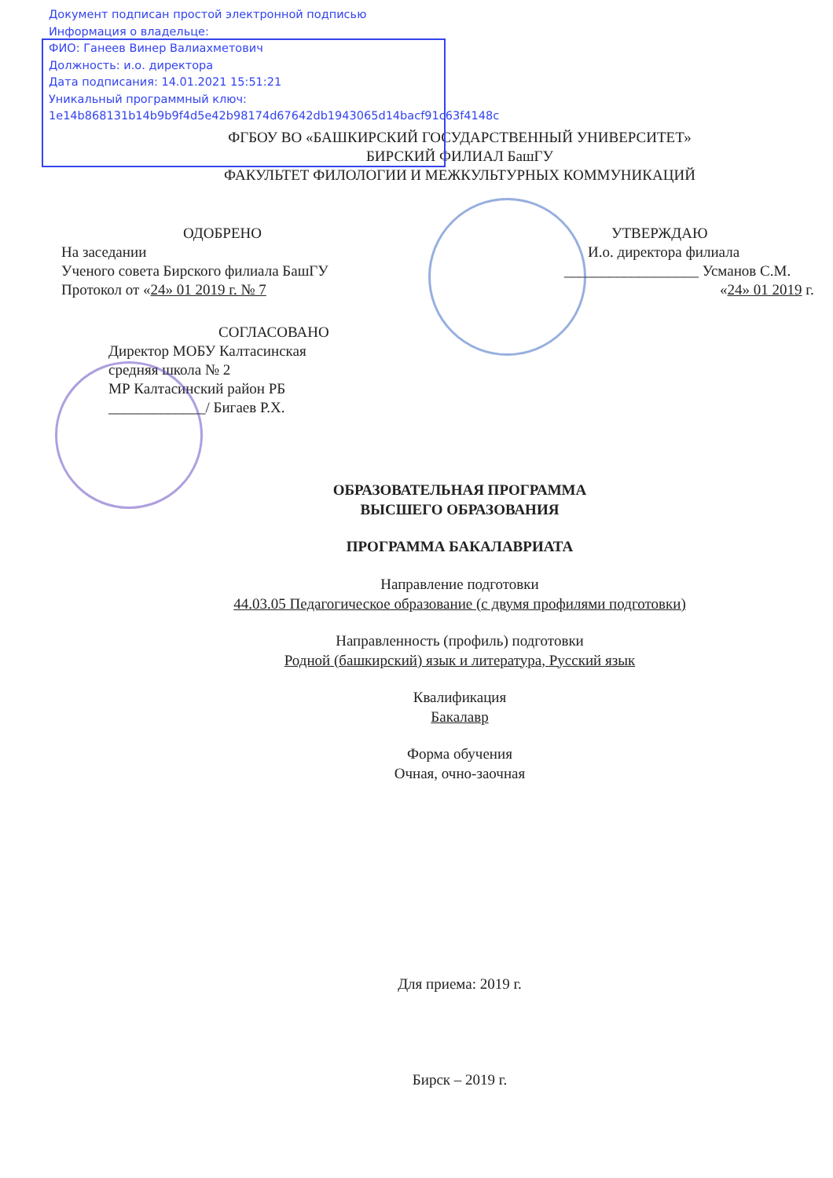Документ подписан простой электронной подписью
Информация о владельце:
ФИО: Ганеев Винер Валиахметович
Должность: и.о. директора
Дата подписания: 14.01.2021 15:51:21
Уникальный программный ключ:
1e14b868131b14b9b9f4d5e42b98174d67642db1943065d14bacf91c63f4148c
ФГБОУ ВО «БАШКИРСКИЙ ГОСУДАРСТВЕННЫЙ УНИВЕРСИТЕТ»
БИРСКИЙ ФИЛИАЛ БашГУ
ФАКУЛЬТЕТ ФИЛОЛОГИИ И МЕЖКУЛЬТУРНЫХ КОММУНИКАЦИЙ
ОДОБРЕНО
На заседании
Ученого совета Бирского филиала БашГУ
Протокол от «24» 01 2019 г. № 7
СОГЛАСОВАНО
Директор МОБУ Калтасинская
средняя школа № 2
МР Калтасинский район РБ
_____________/ Бигаев Р.Х.
УТВЕРЖДАЮ
И.о. директора филиала
__________________ Усманов С.М.
«24» 01 2019 г.
ОБРАЗОВАТЕЛЬНАЯ ПРОГРАММА
ВЫСШЕГО ОБРАЗОВАНИЯ
ПРОГРАММА БАКАЛАВРИАТА
Направление подготовки
44.03.05 Педагогическое образование (с двумя профилями подготовки)
Направленность (профиль) подготовки
Родной (башкирский) язык и литература, Русский язык
Квалификация
Бакалавр
Форма обучения
Очная, очно-заочная
Для приема: 2019 г.
Бирск – 2019 г.